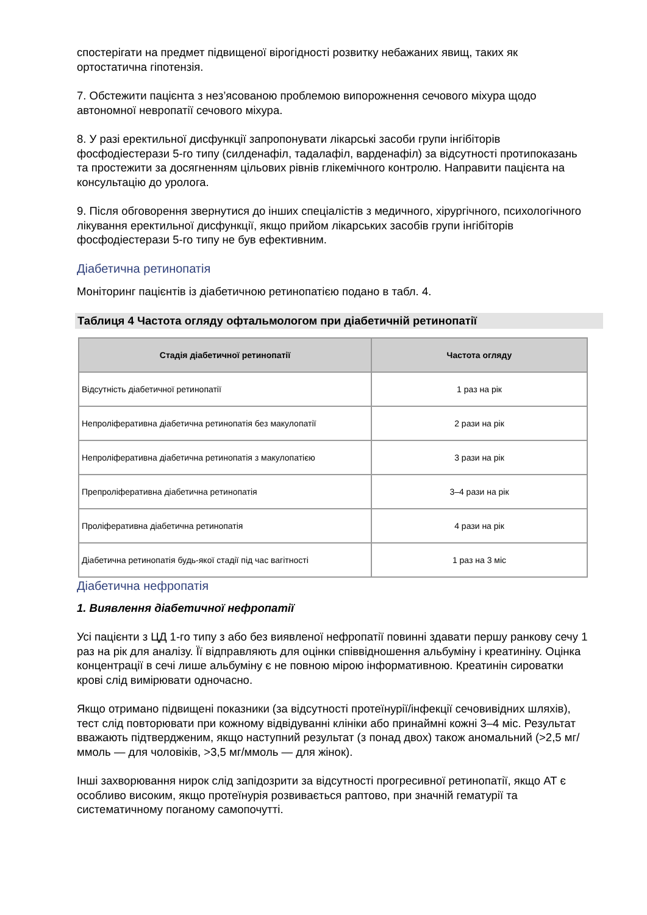спостерігати на предмет підвищеної вірогідності розвитку небажаних явищ, таких як ортостатична гіпотензія.
7. Обстежити пацієнта з нез’ясованою проблемою випорожнення сечового міхура щодо автономної невропатії сечового міхура.
8. У разі еректильної дисфункції запропонувати лікарські засоби групи інгібіторів фосфодіестерази 5-го типу (силденафіл, тадалафіл, варденафіл) за відсутності протипоказань та простежити за досягненням цільових рівнів глікемічного контролю. Направити пацієнта на консультацію до уролога.
9. Після обговорення звернутися до інших спеціалістів з медичного, хірургічного, психологічного лікування еректильної дисфункції, якщо прийом лікарських засобів групи інгібіторів фосфодіестерази 5-го типу не був ефективним.
Діабетична ретинопатія
Моніторинг пацієнтів із діабетичною ретинопатією подано в табл. 4.
Таблиця 4 Частота огляду офтальмологом при діабетичній ретинопатії
| Стадія діабетичної ретинопатії | Частота огляду |
| --- | --- |
| Відсутність діабетичної ретинопатії | 1 раз на рік |
| Непроліферативна діабетична ретинопатія без макулопатії | 2 рази на рік |
| Непроліферативна діабетична ретинопатія з макулопатією | 3 рази на рік |
| Препроліферативна діабетична ретинопатія | 3–4 рази на рік |
| Проліферативна діабетична ретинопатія | 4 рази на рік |
| Діабетична ретинопатія будь-якої стадії під час вагітності | 1 раз на 3 міс |
Діабетична нефропатія
1. Виявлення діабетичної нефропатії
Усі пацієнти з ЦД 1-го типу з або без виявленої нефропатії повинні здавати першу ранкову сечу 1 раз на рік для аналізу. Її відправляють для оцінки співвідношення альбуміну і креатиніну. Оцінка концентрації в сечі лише альбуміну є не повною мірою інформативною. Креатинін сироватки крові слід вимірювати одночасно.
Якщо отримано підвищені показники (за відсутності протеїнурії/інфекції сечовивідних шляхів), тест слід повторювати при кожному відвідуванні клініки або принаймні кожні 3–4 міс. Результат вважають підтвердженим, якщо наступний результат (з понад двох) також аномальний (>2,5 мг/ммоль — для чоловіків, >3,5 мг/ммоль — для жінок).
Інші захворювання нирок слід запідозрити за відсутності прогресивної ретинопатії, якщо АТ є особливо високим, якщо протеїнурія розвивається раптово, при значній гематурії та систематичному поганому самопочутті.